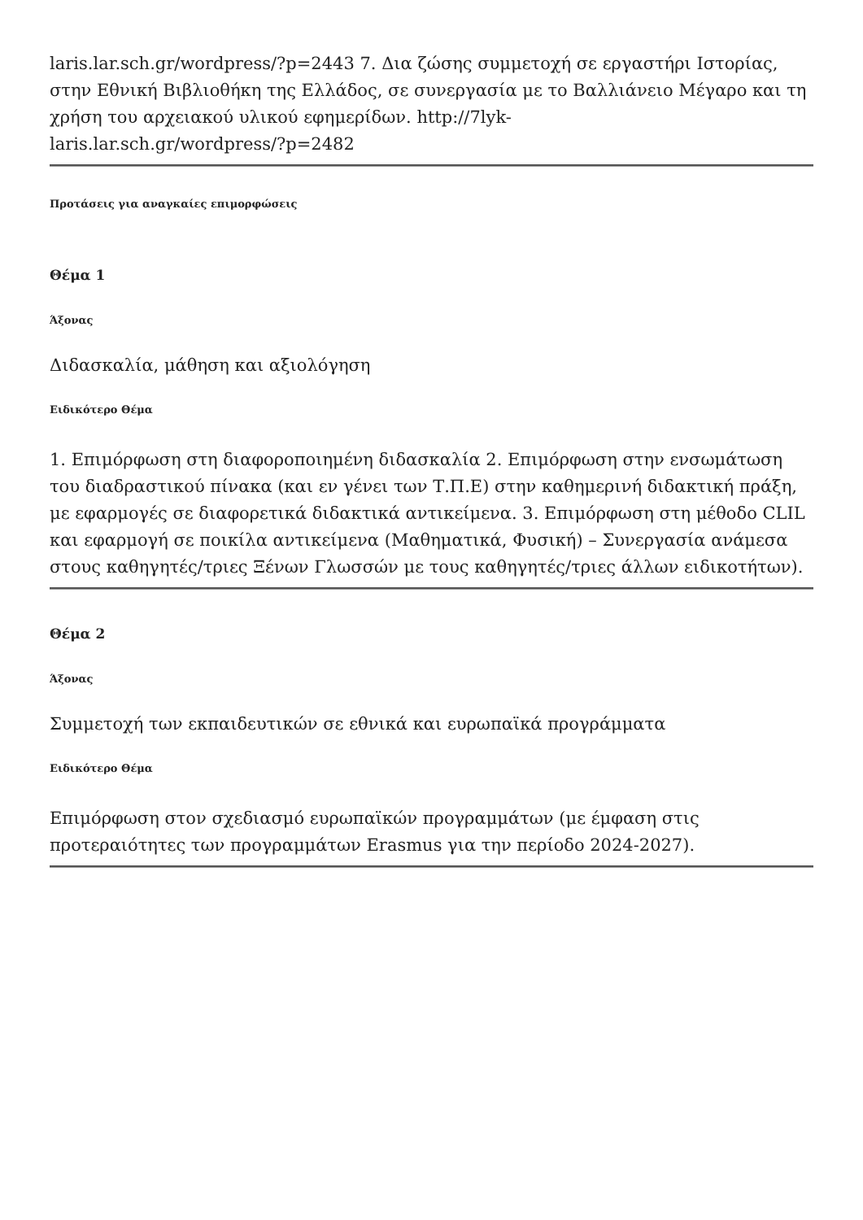laris.lar.sch.gr/wordpress/?p=2443 7. Δια ζώσης συμμετοχή σε εργαστήρι Ιστορίας, στην Εθνική Βιβλιοθήκη της Ελλάδος, σε συνεργασία με το Βαλλιάνειο Μέγαρο και τη χρήση του αρχειακού υλικού εφημερίδων. http://7lyk-
laris.lar.sch.gr/wordpress/?p=2482
Προτάσεις για αναγκαίες επιμορφώσεις
Θέμα 1
Άξονας
Διδασκαλία, μάθηση και αξιολόγηση
Ειδικότερο Θέμα
1. Επιμόρφωση στη διαφοροποιημένη διδασκαλία 2. Επιμόρφωση στην ενσωμάτωση του διαδραστικού πίνακα (και εν γένει των Τ.Π.Ε) στην καθημερινή διδακτική πράξη, με εφαρμογές σε διαφορετικά διδακτικά αντικείμενα. 3. Επιμόρφωση στη μέθοδο CLIL και εφαρμογή σε ποικίλα αντικείμενα (Μαθηματικά, Φυσική) – Συνεργασία ανάμεσα στους καθηγητές/τριες Ξένων Γλωσσών με τους καθηγητές/τριες άλλων ειδικοτήτων).
Θέμα 2
Άξονας
Συμμετοχή των εκπαιδευτικών σε εθνικά και ευρωπαϊκά προγράμματα
Ειδικότερο Θέμα
Επιμόρφωση στον σχεδιασμό ευρωπαϊκών προγραμμάτων (με έμφαση στις προτεραιότητες των προγραμμάτων Erasmus για την περίοδο 2024-2027).